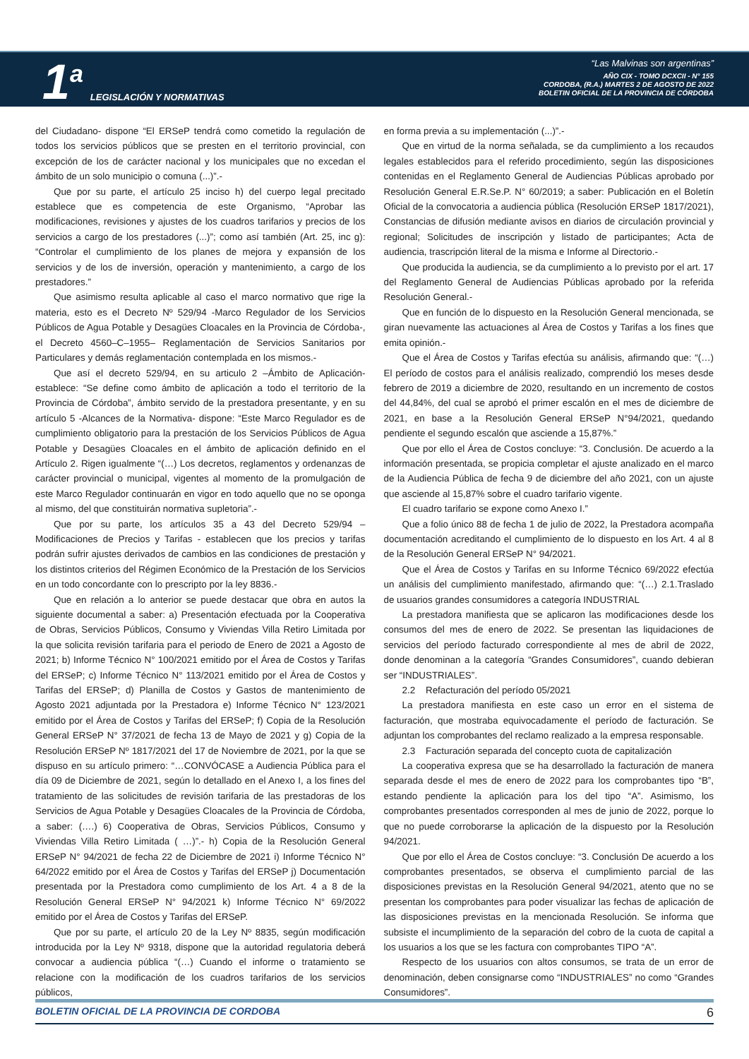1<sup>a</sup>
LEGISLACIÓN Y NORMATIVAS
“Las Malvinas son argentinas”
AÑO CIX - TOMO DCXCII - N° 155
CORDOBA, (R.A.) MARTES 2 DE AGOSTO DE 2022
BOLETIN OFICIAL DE LA PROVINCIA DE CÓRDOBA
del Ciudadano- dispone “El ERSeP tendrá como cometido la regulación de todos los servicios públicos que se presten en el territorio provincial, con excepción de los de carácter nacional y los municipales que no excedan el ámbito de un solo municipio o comuna (...)”.-
Que por su parte, el artículo 25 inciso h) del cuerpo legal precitado establece que es competencia de este Organismo, “Aprobar las modificaciones, revisiones y ajustes de los cuadros tarifarios y precios de los servicios a cargo de los prestadores (...)”; como así también (Art. 25, inc g): “Controlar el cumplimiento de los planes de mejora y expansión de los servicios y de los de inversión, operación y mantenimiento, a cargo de los prestadores.”
Que asimismo resulta aplicable al caso el marco normativo que rige la materia, esto es el Decreto Nº 529/94 -Marco Regulador de los Servicios Públicos de Agua Potable y Desagües Cloacales en la Provincia de Córdoba-, el Decreto 4560–C–1955– Reglamentación de Servicios Sanitarios por Particulares y demás reglamentación contemplada en los mismos.-
Que así el decreto 529/94, en su articulo 2 –Ámbito de Aplicación- establece: “Se define como ámbito de aplicación a todo el territorio de la Provincia de Córdoba”, ámbito servido de la prestadora presentante, y en su artículo 5 -Alcances de la Normativa- dispone: “Este Marco Regulador es de cumplimiento obligatorio para la prestación de los Servicios Públicos de Agua Potable y Desagües Cloacales en el ámbito de aplicación definido en el Artículo 2. Rigen igualmente “(…) Los decretos, reglamentos y ordenanzas de carácter provincial o municipal, vigentes al momento de la promulgación de este Marco Regulador continuarán en vigor en todo aquello que no se oponga al mismo, del que constituirán normativa supletoria”.-
Que por su parte, los artículos 35 a 43 del Decreto 529/94 –Modificaciones de Precios y Tarifas - establecen que los precios y tarifas podrán sufrir ajustes derivados de cambios en las condiciones de prestación y los distintos criterios del Régimen Económico de la Prestación de los Servicios en un todo concordante con lo prescripto por la ley 8836.-
Que en relación a lo anterior se puede destacar que obra en autos la siguiente documental a saber: a) Presentación efectuada por la Cooperativa de Obras, Servicios Públicos, Consumo y Viviendas Villa Retiro Limitada por la que solicita revisión tarifaria para el periodo de Enero de 2021 a Agosto de 2021; b) Informe Técnico N° 100/2021 emitido por el Área de Costos y Tarifas del ERSeP; c) Informe Técnico N° 113/2021 emitido por el Área de Costos y Tarifas del ERSeP; d) Planilla de Costos y Gastos de mantenimiento de Agosto 2021 adjuntada por la Prestadora e) Informe Técnico N° 123/2021 emitido por el Área de Costos y Tarifas del ERSeP; f) Copia de la Resolución General ERSeP N° 37/2021 de fecha 13 de Mayo de 2021 y g) Copia de la Resolución ERSeP Nº 1817/2021 del 17 de Noviembre de 2021, por la que se dispuso en su artículo primero: “…CONVÓCASE a Audiencia Pública para el día 09 de Diciembre de 2021, según lo detallado en el Anexo I, a los fines del tratamiento de las solicitudes de revisión tarifaria de las prestadoras de los Servicios de Agua Potable y Desagües Cloacales de la Provincia de Córdoba, a saber: (….) 6) Cooperativa de Obras, Servicios Públicos, Consumo y Viviendas Villa Retiro Limitada ( …)”.- h) Copia de la Resolución General ERSeP N° 94/2021 de fecha 22 de Diciembre de 2021 i) Informe Técnico N° 64/2022 emitido por el Área de Costos y Tarifas del ERSeP j) Documentación presentada por la Prestadora como cumplimiento de los Art. 4 a 8 de la Resolución General ERSeP N° 94/2021 k) Informe Técnico N° 69/2022 emitido por el Área de Costos y Tarifas del ERSeP.
Que por su parte, el artículo 20 de la Ley Nº 8835, según modificación introducida por la Ley Nº 9318, dispone que la autoridad regulatoria deberá convocar a audiencia pública “(…) Cuando el informe o tratamiento se relacione con la modificación de los cuadros tarifarios de los servicios públicos,
en forma previa a su implementación (...)”.-
Que en virtud de la norma señalada, se da cumplimiento a los recaudos legales establecidos para el referido procedimiento, según las disposiciones contenidas en el Reglamento General de Audiencias Públicas aprobado por Resolución General E.R.Se.P. N° 60/2019; a saber: Publicación en el Boletín Oficial de la convocatoria a audiencia pública (Resolución ERSeP 1817/2021), Constancias de difusión mediante avisos en diarios de circulación provincial y regional; Solicitudes de inscripción y listado de participantes; Acta de audiencia, trascripción literal de la misma e Informe al Directorio.-
Que producida la audiencia, se da cumplimiento a lo previsto por el art. 17 del Reglamento General de Audiencias Públicas aprobado por la referida Resolución General.-
Que en función de lo dispuesto en la Resolución General mencionada, se giran nuevamente las actuaciones al Área de Costos y Tarifas a los fines que emita opinión.-
Que el Área de Costos y Tarifas efectúa su análisis, afirmando que: “(…) El período de costos para el análisis realizado, comprendió los meses desde febrero de 2019 a diciembre de 2020, resultando en un incremento de costos del 44,84%, del cual se aprobó el primer escalón en el mes de diciembre de 2021, en base a la Resolución General ERSeP N°94/2021, quedando pendiente el segundo escalón que asciende a 15,87%.”
Que por ello el Área de Costos concluye: “3. Conclusión. De acuerdo a la información presentada, se propicia completar el ajuste analizado en el marco de la Audiencia Pública de fecha 9 de diciembre del año 2021, con un ajuste que asciende al 15,87% sobre el cuadro tarifario vigente.
El cuadro tarifario se expone como Anexo I.”
Que a folio único 88 de fecha 1 de julio de 2022, la Prestadora acompaña documentación acreditando el cumplimiento de lo dispuesto en los Art. 4 al 8 de la Resolución General ERSeP N° 94/2021.
Que el Área de Costos y Tarifas en su Informe Técnico 69/2022 efectúa un análisis del cumplimiento manifestado, afirmando que: “(…) 2.1.Traslado de usuarios grandes consumidores a categoría INDUSTRIAL
La prestadora manifiesta que se aplicaron las modificaciones desde los consumos del mes de enero de 2022. Se presentan las liquidaciones de servicios del período facturado correspondiente al mes de abril de 2022, donde denominan a la categoría “Grandes Consumidores”, cuando debieran ser “INDUSTRIALES”.
2.2 Refacturación del período 05/2021
La prestadora manifiesta en este caso un error en el sistema de facturación, que mostraba equivocadamente el período de facturación. Se adjuntan los comprobantes del reclamo realizado a la empresa responsable.
2.3 Facturación separada del concepto cuota de capitalización
La cooperativa expresa que se ha desarrollado la facturación de manera separada desde el mes de enero de 2022 para los comprobantes tipo “B”, estando pendiente la aplicación para los del tipo “A”. Asimismo, los comprobantes presentados corresponden al mes de junio de 2022, porque lo que no puede corroborarse la aplicación de la dispuesto por la Resolución 94/2021.
Que por ello el Área de Costos concluye: “3. Conclusión De acuerdo a los comprobantes presentados, se observa el cumplimiento parcial de las disposiciones previstas en la Resolución General 94/2021, atento que no se presentan los comprobantes para poder visualizar las fechas de aplicación de las disposiciones previstas en la mencionada Resolución. Se informa que subsiste el incumplimiento de la separación del cobro de la cuota de capital a los usuarios a los que se les factura con comprobantes TIPO “A”.
Respecto de los usuarios con altos consumos, se trata de un error de denominación, deben consignarse como “INDUSTRIALES” no como “Grandes Consumidores”.
BOLETIN OFICIAL DE LA PROVINCIA DE CORDOBA 6